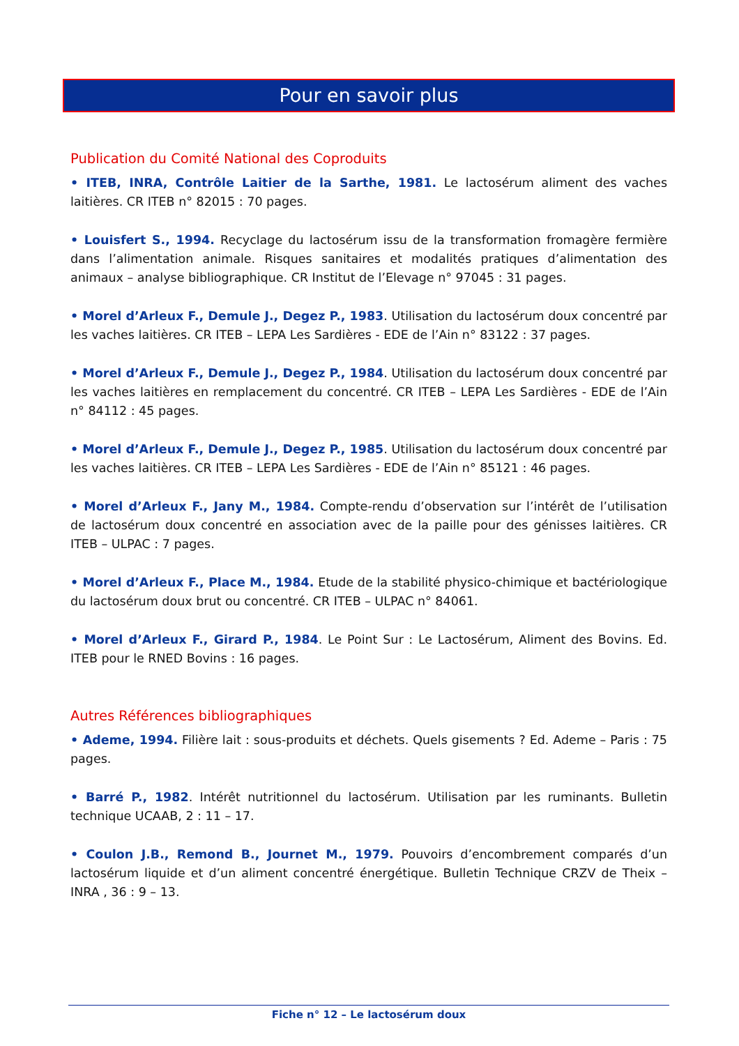Pour en savoir plus
Publication du Comité National des Coproduits
• ITEB, INRA, Contrôle Laitier de la Sarthe, 1981. Le lactosérum aliment des vaches laitières. CR ITEB n° 82015 : 70 pages.
• Louisfert S., 1994. Recyclage du lactosérum issu de la transformation fromagère fermière dans l’alimentation animale. Risques sanitaires et modalités pratiques d’alimentation des animaux – analyse bibliographique. CR Institut de l’Elevage n° 97045 : 31 pages.
• Morel d’Arleux F., Demule J., Degez P., 1983. Utilisation du lactosérum doux concentré par les vaches laitières. CR ITEB – LEPA Les Sardières - EDE de l’Ain n° 83122 : 37 pages.
• Morel d’Arleux F., Demule J., Degez P., 1984. Utilisation du lactosérum doux concentré par les vaches laitières en remplacement du concentré. CR ITEB – LEPA Les Sardières - EDE de l’Ain n° 84112 : 45 pages.
• Morel d’Arleux F., Demule J., Degez P., 1985. Utilisation du lactosérum doux concentré par les vaches laitières. CR ITEB – LEPA Les Sardières - EDE de l’Ain n° 85121 : 46 pages.
• Morel d’Arleux F., Jany M., 1984. Compte-rendu d’observation sur l’intérêt de l’utilisation de lactosérum doux concentré en association avec de la paille pour des génisses laitières. CR ITEB – ULPAC : 7 pages.
• Morel d’Arleux F., Place M., 1984. Etude de la stabilité physico-chimique et bactériologique du lactosérum doux brut ou concentré. CR ITEB – ULPAC n° 84061.
• Morel d’Arleux F., Girard P., 1984. Le Point Sur : Le Lactosérum, Aliment des Bovins. Ed. ITEB pour le RNED Bovins : 16 pages.
Autres Références bibliographiques
• Ademe, 1994. Filière lait : sous-produits et déchets. Quels gisements ? Ed. Ademe – Paris : 75 pages.
• Barré P., 1982. Intérêt nutritionnel du lactosérum. Utilisation par les ruminants. Bulletin technique UCAAB, 2 : 11 – 17.
• Coulon J.B., Remond B., Journet M., 1979. Pouvoirs d’encombrement comparés d’un lactosérum liquide et d’un aliment concentré énergétique. Bulletin Technique CRZV de Theix – INRA , 36 : 9 – 13.
Fiche n° 12 – Le lactosérum doux